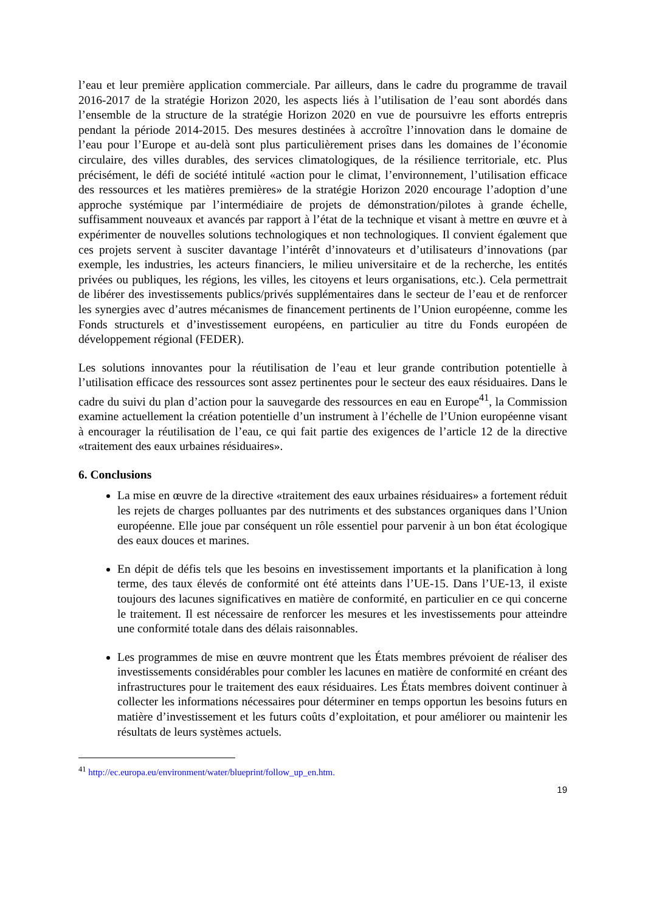l’eau et leur première application commerciale. Par ailleurs, dans le cadre du programme de travail 2016-2017 de la stratégie Horizon 2020, les aspects liés à l’utilisation de l’eau sont abordés dans l’ensemble de la structure de la stratégie Horizon 2020 en vue de poursuivre les efforts entrepris pendant la période 2014-2015. Des mesures destinées à accroître l’innovation dans le domaine de l’eau pour l’Europe et au-delà sont plus particulièrement prises dans les domaines de l’économie circulaire, des villes durables, des services climatologiques, de la résilience territoriale, etc. Plus précisément, le défi de société intitulé «action pour le climat, l’environnement, l’utilisation efficace des ressources et les matières premières» de la stratégie Horizon 2020 encourage l’adoption d’une approche systémique par l’intermédiaire de projets de démonstration/pilotes à grande échelle, suffisamment nouveaux et avancés par rapport à l’état de la technique et visant à mettre en œuvre et à expérimenter de nouvelles solutions technologiques et non technologiques. Il convient également que ces projets servent à susciter davantage l’intérêt d’innovateurs et d’utilisateurs d’innovations (par exemple, les industries, les acteurs financiers, le milieu universitaire et de la recherche, les entités privées ou publiques, les régions, les villes, les citoyens et leurs organisations, etc.). Cela permettrait de libérer des investissements publics/privés supplémentaires dans le secteur de l’eau et de renforcer les synergies avec d’autres mécanismes de financement pertinents de l’Union européenne, comme les Fonds structurels et d’investissement européens, en particulier au titre du Fonds européen de développement régional (FEDER).
Les solutions innovantes pour la réutilisation de l’eau et leur grande contribution potentielle à l’utilisation efficace des ressources sont assez pertinentes pour le secteur des eaux résiduaires. Dans le cadre du suivi du plan d’action pour la sauvegarde des ressources en eau en Europe<sup>41</sup>, la Commission examine actuellement la création potentielle d’un instrument à l’échelle de l’Union européenne visant à encourager la réutilisation de l’eau, ce qui fait partie des exigences de l’article 12 de la directive «traitement des eaux urbaines résiduaires».
6. Conclusions
La mise en œuvre de la directive «traitement des eaux urbaines résiduaires» a fortement réduit les rejets de charges polluantes par des nutriments et des substances organiques dans l’Union européenne. Elle joue par conséquent un rôle essentiel pour parvenir à un bon état écologique des eaux douces et marines.
En dépit de défis tels que les besoins en investissement importants et la planification à long terme, des taux élevés de conformité ont été atteints dans l’UE-15. Dans l’UE-13, il existe toujours des lacunes significatives en matière de conformité, en particulier en ce qui concerne le traitement. Il est nécessaire de renforcer les mesures et les investissements pour atteindre une conformité totale dans des délais raisonnables.
Les programmes de mise en œuvre montrent que les États membres prévoient de réaliser des investissements considérables pour combler les lacunes en matière de conformité en créant des infrastructures pour le traitement des eaux résiduaires. Les États membres doivent continuer à collecter les informations nécessaires pour déterminer en temps opportun les besoins futurs en matière d’investissement et les futurs coûts d’exploitation, et pour améliorer ou maintenir les résultats de leurs systèmes actuels.
<sup>41</sup> http://ec.europa.eu/environment/water/blueprint/follow_up_en.htm.
19